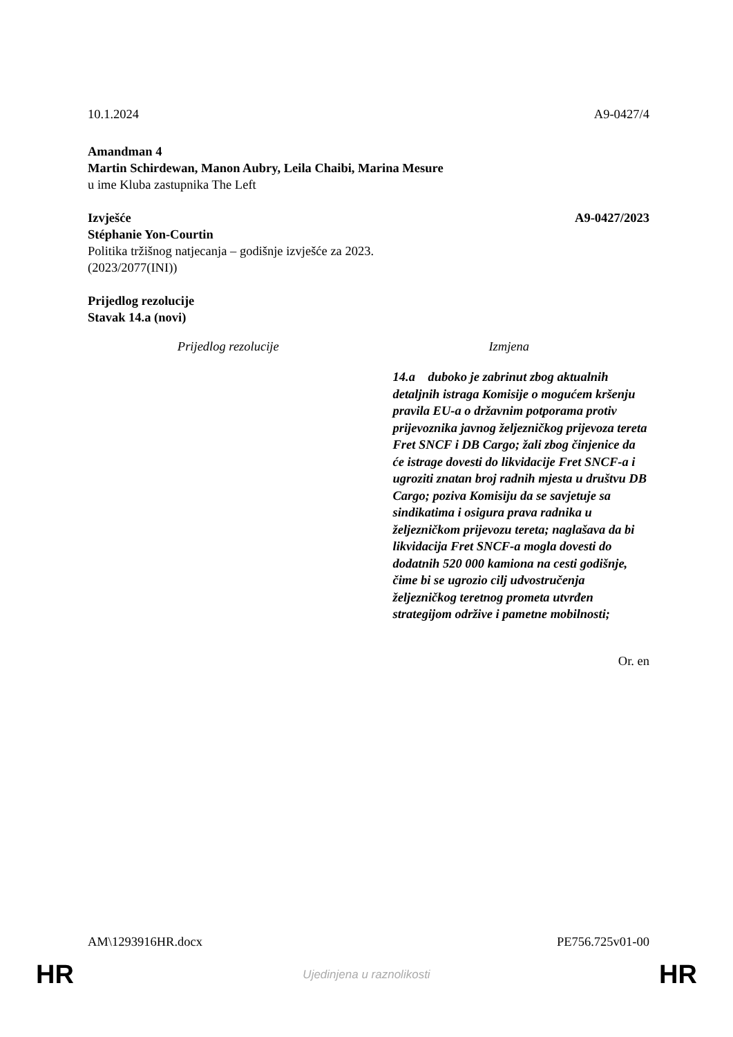10.1.2024 A9-0427/4
Amandman 4
Martin Schirdewan, Manon Aubry, Leila Chaibi, Marina Mesure
u ime Kluba zastupnika The Left
Izvješće A9-0427/2023
Stéphanie Yon-Courtin
Politika tržišnog natjecanja – godišnje izvješće za 2023.
(2023/2077(INI))
Prijedlog rezolucije
Stavak 14.a (novi)
| Prijedlog rezolucije | Izmjena |
| --- | --- |
| | 14.a duboko je zabrinut zbog aktualnih detaljnih istraga Komisije o mogućem kršenju pravila EU-a o državnim potporama protiv prijevoznika javnog željezničkog prijevoza tereta Fret SNCF i DB Cargo; žali zbog činjenice da će istrage dovesti do likvidacije Fret SNCF-a i ugroziti znatan broj radnih mjesta u društvu DB Cargo; poziva Komisiju da se savjetuje sa sindikatima i osigura prava radnika u željezničkom prijevozu tereta; naglašava da bi likvidacija Fret SNCF-a mogla dovesti do dodatnih 520 000 kamiona na cesti godišnje, čime bi se ugrozio cilj udvostručenja željezničkog teretnog prometa utvrđen strategijom održive i pametne mobilnosti; |
Or. en
AM\1293916HR.docx PE756.725v01-00
HR Ujedinjena u raznolikosti HR